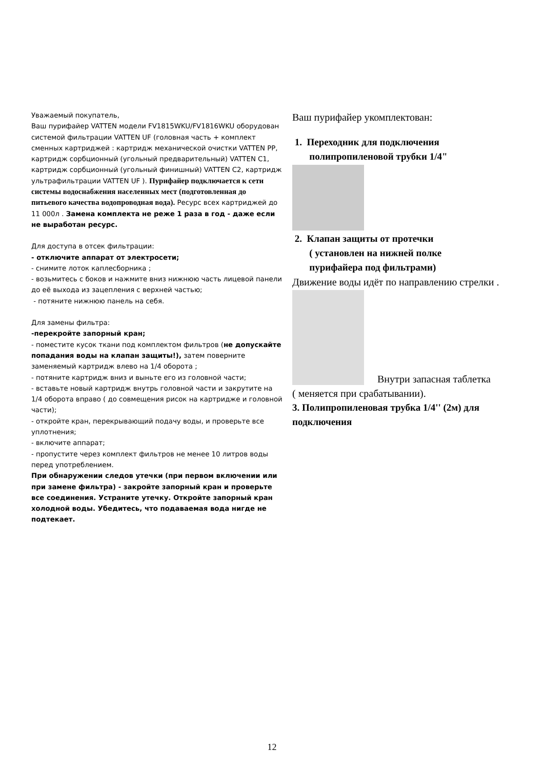Уважаемый покупатель,
Ваш пурифайер VATTEN модели FV1815WKU/FV1816WKU оборудован системой фильтрации VATTEN UF (головная часть + комплект сменных картриджей : картридж механической очистки VATTEN PP, картридж сорбционный (угольный предварительный) VATTEN C1, картридж сорбционный (угольный финишный) VATTEN C2, картридж ультрафильтрации VATTEN UF ). Пурифайер подключается к сети системы водоснабжения населенных мест (подготовленная до питьевого качества водопроводная вода). Ресурс всех картриджей до 11 000л . Замена комплекта не реже 1 раза в год - даже если не выработан ресурс.
Для доступа в отсек фильтрации:
- отключите аппарат от электросети;
- снимите лоток каплесборника ;
- возьмитесь с боков и нажмите вниз нижнюю часть лицевой панели до её выхода из зацепления с верхней частью;
- потяните нижнюю панель на себя.
Для замены фильтра:
-перекройте запорный кран;
- поместите кусок ткани под комплектом фильтров (не допускайте попадания воды на клапан защиты!), затем поверните заменяемый картридж влево на 1/4 оборота ;
- потяните картридж вниз и выньте его из головной части;
- вставьте новый картридж внутрь головной части и закрутите на 1/4 оборота вправо ( до совмещения рисок на картридже и головной части);
- откройте кран, перекрывающий подачу воды, и проверьте все уплотнения;
- включите аппарат;
- пропустите через комплект фильтров не менее 10 литров воды перед употреблением.
При обнаружении следов утечки (при первом включении или при замене фильтра) - закройте запорный кран и проверьте все соединения. Устраните утечку. Откройте запорный кран холодной воды. Убедитесь, что подаваемая вода нигде не подтекает.
Ваш пурифайер укомплектован:
1. Переходник для подключения
полипропиленовой трубки 1/4"
2. Клапан защиты от протечки
( установлен на нижней полке
пурифайера под фильтрами)
Движение воды идёт по направлению стрелки .
Внутри запасная таблетка
( меняется при срабатывании).
3. Полипропиленовая трубка 1/4'' (2м) для подключения
12